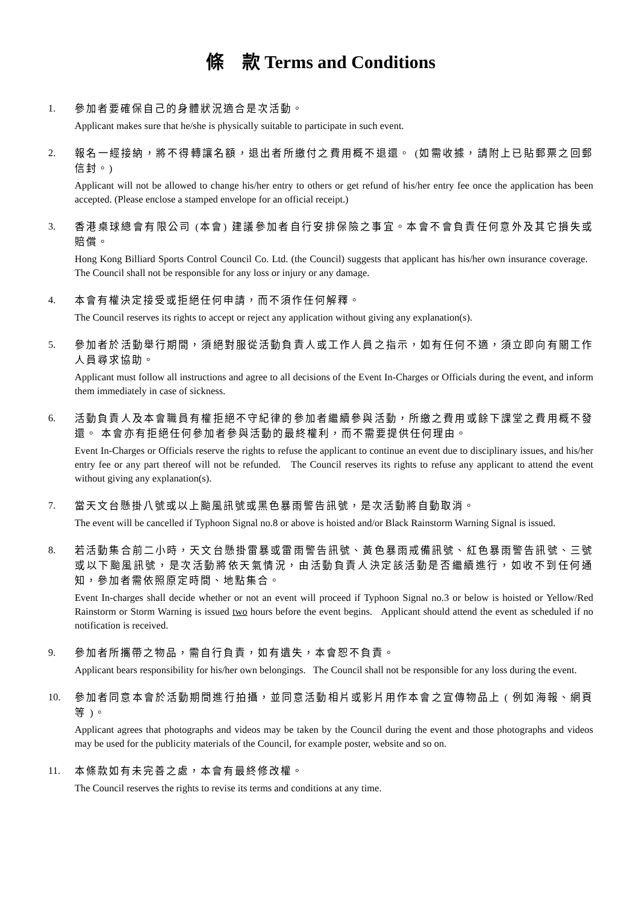條　款 Terms and Conditions
1.
參加者要確保自己的身體狀況適合是次活動。
Applicant makes sure that he/she is physically suitable to participate in such event.
2.
報名一經接納，將不得轉讓名額，退出者所繳付之費用概不退還。 (如需收據，請附上已貼郵票之回郵信封。)
Applicant will not be allowed to change his/her entry to others or get refund of his/her entry fee once the application has been accepted. (Please enclose a stamped envelope for an official receipt.)
3.
香港桌球總會有限公司 (本會) 建議參加者自行安排保險之事宜。本會不會負責任何意外及其它損失或賠償。
Hong Kong Billiard Sports Control Council Co. Ltd. (the Council) suggests that applicant has his/her own insurance coverage. The Council shall not be responsible for any loss or injury or any damage.
4.
本會有權決定接受或拒絕任何申請，而不須作任何解釋。
The Council reserves its rights to accept or reject any application without giving any explanation(s).
5.
參加者於活動舉行期間，須絕對服從活動負責人或工作人員之指示，如有任何不適，須立即向有關工作人員尋求協助。
Applicant must follow all instructions and agree to all decisions of the Event In-Charges or Officials during the event, and inform them immediately in case of sickness.
6.
活動負責人及本會職員有權拒絕不守紀律的參加者繼續參與活動，所繳之費用或餘下課堂之費用概不發還。 本會亦有拒絕任何參加者參與活動的最終權利，而不需要提供任何理由。
Event In-Charges or Officials reserve the rights to refuse the applicant to continue an event due to disciplinary issues, and his/her entry fee or any part thereof will not be refunded. The Council reserves its rights to refuse any applicant to attend the event without giving any explanation(s).
7.
當天文台懸掛八號或以上颱風訊號或黑色暴雨警告訊號，是次活動將自動取消。
The event will be cancelled if Typhoon Signal no.8 or above is hoisted and/or Black Rainstorm Warning Signal is issued.
8.
若活動集合前二小時，天文台懸掛雷暴或雷雨警告訊號、黃色暴雨戒備訊號、紅色暴雨警告訊號、三號或以下颱風訊號，是次活動將依天氣情況，由活動負責人決定該活動是否繼續進行，如收不到任何通知，參加者需依照原定時間、地點集合。
Event In-charges shall decide whether or not an event will proceed if Typhoon Signal no.3 or below is hoisted or Yellow/Red Rainstorm or Storm Warning is issued two hours before the event begins. Applicant should attend the event as scheduled if no notification is received.
9.
參加者所攜帶之物品，需自行負責，如有遺失，本會恕不負責。
Applicant bears responsibility for his/her own belongings. The Council shall not be responsible for any loss during the event.
10.
參加者同意本會於活動期間進行拍攝，並同意活動相片或影片用作本會之宣傳物品上 ( 例如海報、網頁等 )。
Applicant agrees that photographs and videos may be taken by the Council during the event and those photographs and videos may be used for the publicity materials of the Council, for example poster, website and so on.
11.
本條款如有未完善之處，本會有最終修改權。
The Council reserves the rights to revise its terms and conditions at any time.